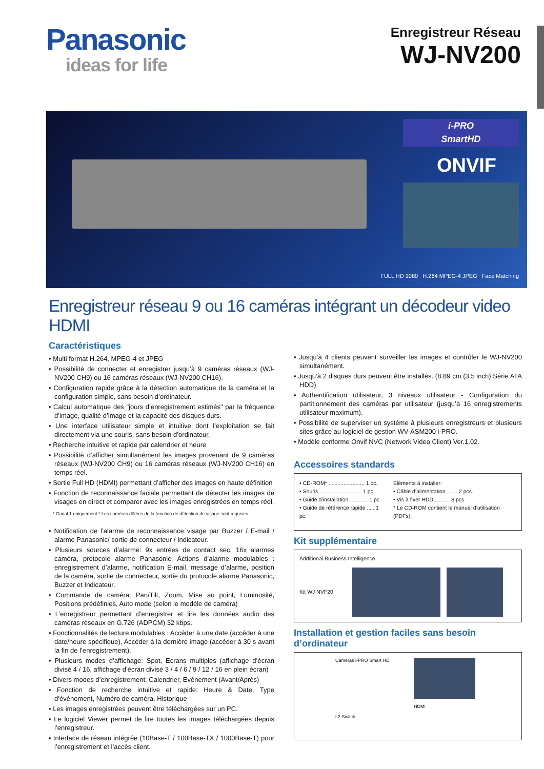Panasonic
ideas for life
Enregistreur Réseau
WJ-NV200
i-PRO
SmartHD
ONVIF
FULL HD 1080 H.264 MPEG-4 JPEG Face Matching
Enregistreur réseau 9 ou 16 caméras intégrant un décodeur video HDMI
Caractéristiques
• Multi format H.264, MPEG-4 et JPEG
• Possibilité de connecter et enregistrer jusqu’à 9 caméras réseaux (WJ-NV200 CH9) ou 16 caméras réseaux (WJ-NV200 CH16).
• Configuration rapide grâce à la détection automatique de la caméra et la configuration simple, sans besoin d’ordinateur.
• Calcul automatique des "jours d’enregistrement estimés" par la fréquence d’image, qualité d’image et la capacité des disques durs.
• Une interface utilisateur simple et intuitive dont l’exploitation se fait directement via une souris, sans besoin d’ordinateur.
• Recherche intuitive et rapide par calendrier et heure
• Possibilité d’afficher simultanément les images provenant de 9 caméras réseaux (WJ-NV200 CH9) ou 16 caméras réseaux (WJ-NV200 CH16) en temps réel.
• Sortie Full HD (HDMI) permettant d’afficher des images en haute définition
• Fonction de reconnaissance faciale permettant de détecter les images de visages en direct et comparer avec les images enregistrées en temps réel.
* Canal 1 uniquement * Les caméras dôtées de la fonction de détection de visage sont requises
• Notification de l’alarme de reconnaissance visage par Buzzer / E-mail / alarme Panasonic/ sortie de connecteur / Indicateur.
• Plusieurs sources d’alarme: 9x entrées de contact sec, 16x alarmes caméra, protocole alarme Panasonic. Actions d’alarme modulables : enregistrement d’alarme, notification E-mail, message d’alarme, position de la caméra, sortie de connecteur, sortie du protocole alarme Panasonic, Buzzer et Indicateur.
• Commande de caméra: Pan/Tilt, Zoom, Mise au point, Luminosité, Positions prédéfinies, Auto mode (selon le modèle de caméra)
• L’enregistreur permettant d’enregistrer et lire les données audio des caméras réseaux en G.726 (ADPCM) 32 kbps.
• Fonctionnalités de lecture modulables : Accéder à une date (accéder à une date/heure spécifique), Accéder à la dernière image (accéder à 30 s avant la fin de l’enregistrement).
• Plusieurs modes d’affichage: Spot, Ecrans multiples (affichage d’écran divisé 4 / 16, affichage d’écran divisé 3 / 4 / 6 / 9 / 12 / 16 en plein écran)
• Divers modes d’enregistrement: Calendrier, Evénement (Avant/Après)
• Fonction de recherche intuitive et rapide: Heure & Date, Type d’événement, Numéro de caméra, Historique
• Les images enregistrées peuvent être téléchargées sur un PC.
• Le logiciel Viewer permet de lire toutes les images téléchargées depuis l’enregistreur.
• Interface de réseau intégrée (10Base-T / 100Base-TX / 1000Base-T) pour l’enregistrement et l’accès client.
• Jusqu’à 4 clients peuvent surveiller les images et contrôler le WJ-NV200 simultanément.
• Jusqu’à 2 disques durs peuvent être installés. (8.89 cm (3.5 inch) Série ATA HDD)
• Authentification utilisateur, 3 niveaux utilisateur - Configuration du partitionnement des caméras par utilisateur (jusqu’à 16 enregistrements utilisateur maximum).
• Possibilité de superviser un système à plusieurs enregistreurs et plusieurs sites grâce au logiciel de gestion WV-ASM200 i-PRO.
• Modèle conforme Onvif NVC (Network Video Client) Ver.1.02.
Accessoires standards
• CD-ROM* ........................ 1 pc.
• Souris ............................ 1 pc.
• Guide d’installation ............ 1 pc.
• Guide de référence rapide ..... 1 pc.
Eléments à installer:
• Câble d’alimentation........ 2 pcs.
• Vis à fixer HDD .......... 8 pcs.
* Le CD-ROM contient le manuel d’utilisation (PDFs).
Kit supplémentaire
Additional Business Intelligence
Kit WJ NVF20
Installation et gestion faciles sans besoin d’ordinateur
Caméras i-PRO Smart HD
L2 Switch
HDMI